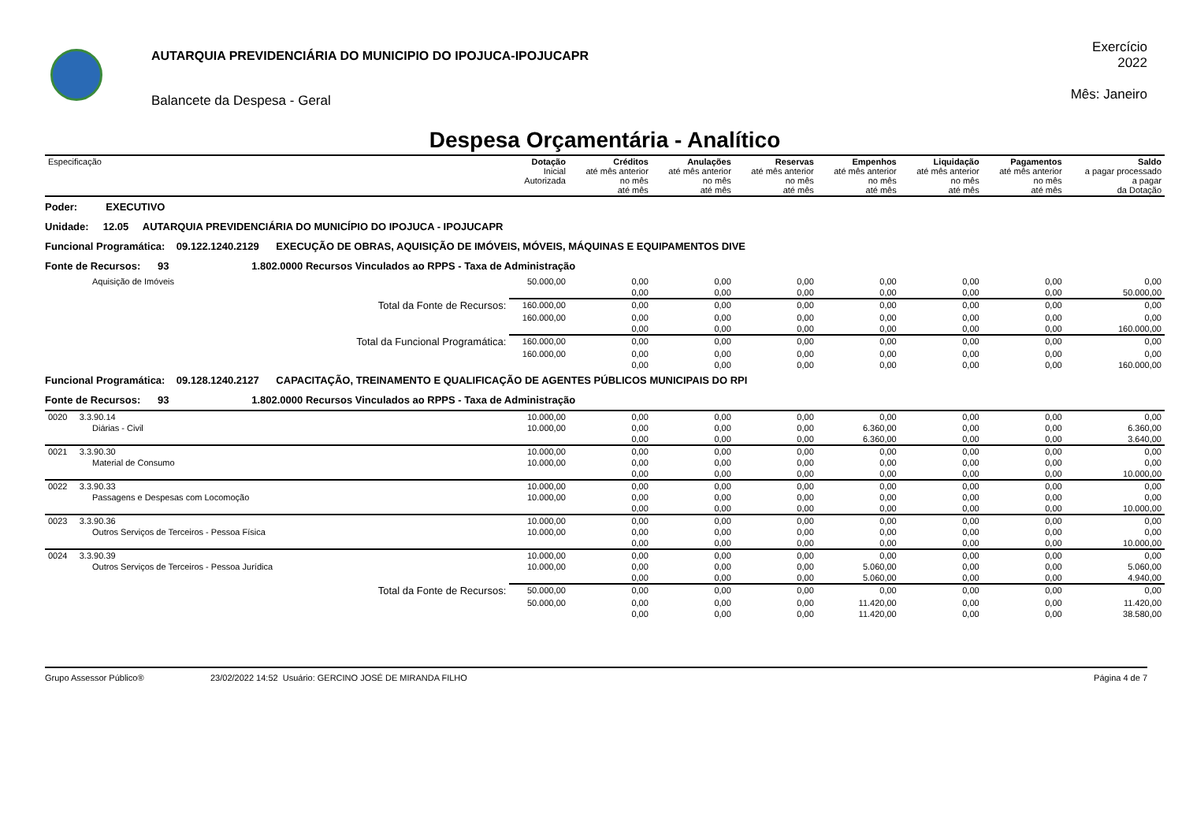AUTARQUIA PREVIDENCIÁRIA DO MUNICIPIO DO IPOJUCA-IPOJUCAPR
Balancete da Despesa - Geral
Exercício
2022
Mês: Janeiro
Despesa Orçamentária - Analítico
| Especificação | | Dotação Inicial Autorizada | Créditos até mês anterior no mês até mês | Anulações até mês anterior no mês até mês | Reservas até mês anterior no mês até mês | Empenhos até mês anterior no mês até mês | Liquidação até mês anterior no mês até mês | Pagamentos até mês anterior no mês até mês | Saldo a pagar processado a pagar da Dotação |
| --- | --- | --- | --- | --- | --- | --- | --- | --- | --- |
| Poder: EXECUTIVO | | | | | | | | | |
| Unidade: 12.05 AUTARQUIA PREVIDENCIÁRIA DO MUNICÍPIO DO IPOJUCA - IPOJUCAPR | | | | | | | | | |
| Funcional Programática: 09.122.1240.2129 EXECUÇÃO DE OBRAS, AQUISIÇÃO DE IMÓVEIS, MÓVEIS, MÁQUINAS E EQUIPAMENTOS DIVE | | | | | | | | | |
| Fonte de Recursos: 93 1.802.0000 Recursos Vinculados ao RPPS - Taxa de Administração | | | | | | | | | |
| Aquisição de Imóveis | | 50.000,00 | 0,00 | 0,00 | 0,00 | 0,00 | 0,00 | 0,00 | 0,00 |
| | | | 0,00 | 0,00 | 0,00 | 0,00 | 0,00 | 0,00 | 50.000,00 |
| | Total da Fonte de Recursos: | 160.000,00 | 0,00 | 0,00 | 0,00 | 0,00 | 0,00 | 0,00 | 0,00 |
| | | 160.000,00 | 0,00 | 0,00 | 0,00 | 0,00 | 0,00 | 0,00 | 0,00 |
| | | | 0,00 | 0,00 | 0,00 | 0,00 | 0,00 | 0,00 | 160.000,00 |
| | Total da Funcional Programática: | 160.000,00 | 0,00 | 0,00 | 0,00 | 0,00 | 0,00 | 0,00 | 0,00 |
| | | 160.000,00 | 0,00 | 0,00 | 0,00 | 0,00 | 0,00 | 0,00 | 0,00 |
| | | | 0,00 | 0,00 | 0,00 | 0,00 | 0,00 | 0,00 | 160.000,00 |
| Funcional Programática: 09.128.1240.2127 CAPACITAÇÃO, TREINAMENTO E QUALIFICAÇÃO DE AGENTES PÚBLICOS MUNICIPAIS DO RPI | | | | | | | | | |
| Fonte de Recursos: 93 1.802.0000 Recursos Vinculados ao RPPS - Taxa de Administração | | | | | | | | | |
| 0020 3.3.90.14 | | 10.000,00 | 0,00 | 0,00 | 0,00 | 0,00 | 0,00 | 0,00 | 0,00 |
| Diárias - Civil | | 10.000,00 | 0,00 | 0,00 | 0,00 | 6.360,00 | 0,00 | 0,00 | 6.360,00 |
| | | | 0,00 | 0,00 | 0,00 | 6.360,00 | 0,00 | 0,00 | 3.640,00 |
| 0021 3.3.90.30 | | 10.000,00 | 0,00 | 0,00 | 0,00 | 0,00 | 0,00 | 0,00 | 0,00 |
| Material de Consumo | | 10.000,00 | 0,00 | 0,00 | 0,00 | 0,00 | 0,00 | 0,00 | 0,00 |
| | | | 0,00 | 0,00 | 0,00 | 0,00 | 0,00 | 0,00 | 10.000,00 |
| 0022 3.3.90.33 | | 10.000,00 | 0,00 | 0,00 | 0,00 | 0,00 | 0,00 | 0,00 | 0,00 |
| Passagens e Despesas com Locomoção | | 10.000,00 | 0,00 | 0,00 | 0,00 | 0,00 | 0,00 | 0,00 | 0,00 |
| | | | 0,00 | 0,00 | 0,00 | 0,00 | 0,00 | 0,00 | 10.000,00 |
| 0023 3.3.90.36 | | 10.000,00 | 0,00 | 0,00 | 0,00 | 0,00 | 0,00 | 0,00 | 0,00 |
| Outros Serviços de Terceiros - Pessoa Física | | 10.000,00 | 0,00 | 0,00 | 0,00 | 0,00 | 0,00 | 0,00 | 0,00 |
| | | | 0,00 | 0,00 | 0,00 | 0,00 | 0,00 | 0,00 | 10.000,00 |
| 0024 3.3.90.39 | | 10.000,00 | 0,00 | 0,00 | 0,00 | 0,00 | 0,00 | 0,00 | 0,00 |
| Outros Serviços de Terceiros - Pessoa Jurídica | | 10.000,00 | 0,00 | 0,00 | 0,00 | 5.060,00 | 0,00 | 0,00 | 5.060,00 |
| | | | 0,00 | 0,00 | 0,00 | 5.060,00 | 0,00 | 0,00 | 4.940,00 |
| | Total da Fonte de Recursos: | 50.000,00 | 0,00 | 0,00 | 0,00 | 0,00 | 0,00 | 0,00 | 0,00 |
| | | 50.000,00 | 0,00 | 0,00 | 0,00 | 11.420,00 | 0,00 | 0,00 | 11.420,00 |
| | | | 0,00 | 0,00 | 0,00 | 11.420,00 | 0,00 | 0,00 | 38.580,00 |
Grupo Assessor Público® 23/02/2022 14:52 Usuário: GERCINO JOSÉ DE MIRANDA FILHO Página 4 de 7